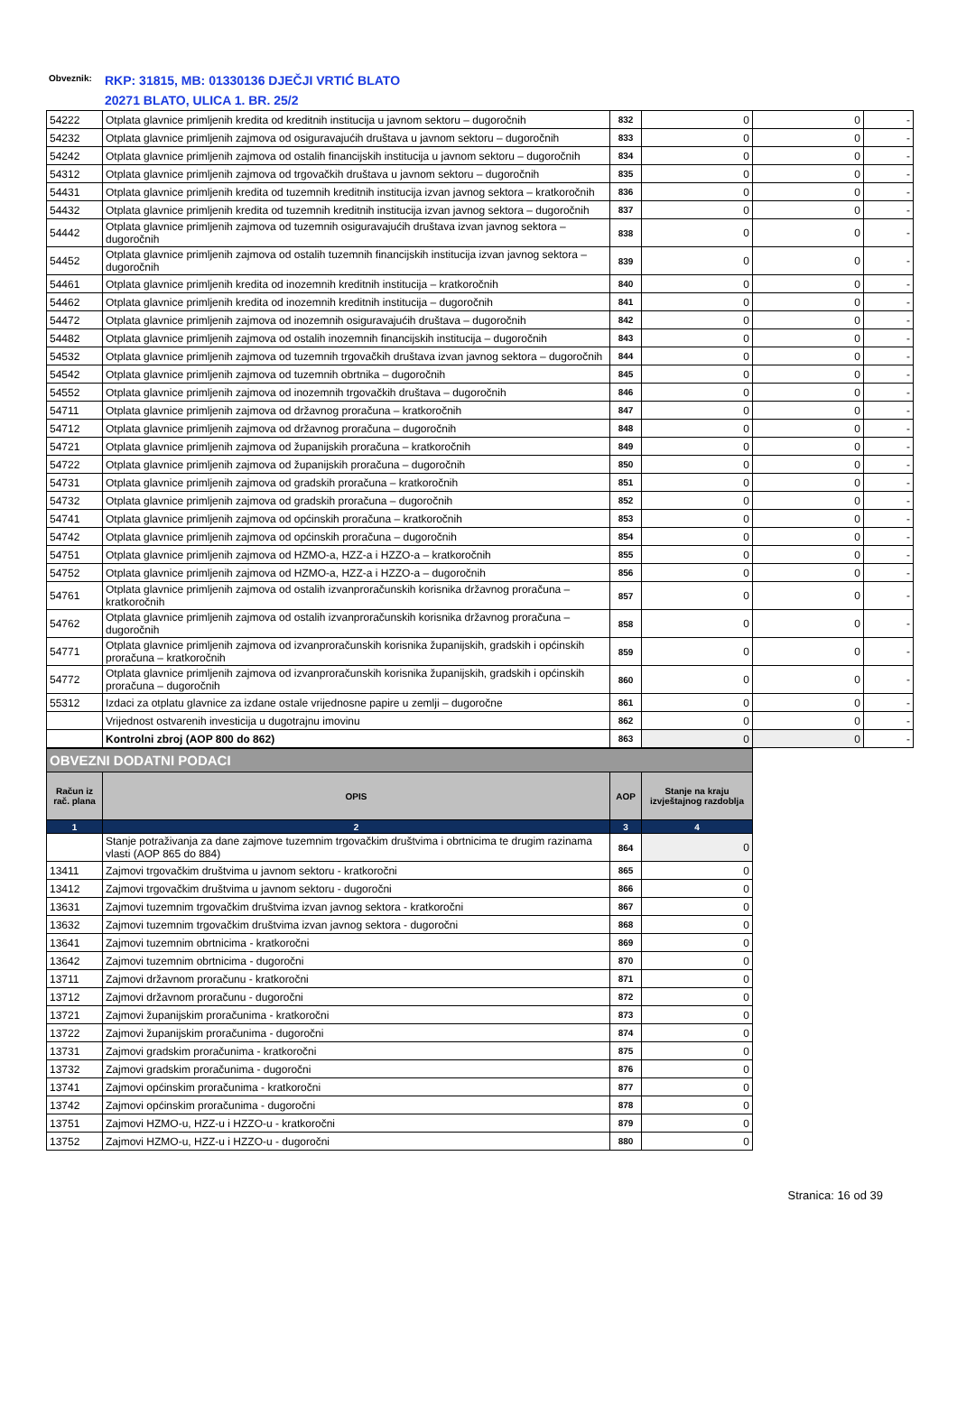Obveznik:
RKP: 31815, MB: 01330136 DJEČJI VRTIĆ BLATO
20271 BLATO, ULICA 1. BR. 25/2
| 54222 | Otplata glavnice primljenih kredita od kreditnih institucija u javnom sektoru – dugoročnih | 832 | 0 | 0 | - |
| 54232 | Otplata glavnice primljenih zajmova od osiguravajućih društava u javnom sektoru – dugoročnih | 833 | 0 | 0 | - |
| 54242 | Otplata glavnice primljenih zajmova od ostalih financijskih institucija u javnom sektoru – dugoročnih | 834 | 0 | 0 | - |
| 54312 | Otplata glavnice primljenih zajmova od trgovačkih društava u javnom sektoru – dugoročnih | 835 | 0 | 0 | - |
| 54431 | Otplata glavnice primljenih kredita od tuzemnih kreditnih institucija izvan javnog sektora – kratkoročnih | 836 | 0 | 0 | - |
| 54432 | Otplata glavnice primljenih kredita od tuzemnih kreditnih institucija izvan javnog sektora – dugoročnih | 837 | 0 | 0 | - |
| 54442 | Otplata glavnice primljenih zajmova od tuzemnih osiguravajućih društava izvan javnog sektora – dugoročnih | 838 | 0 | 0 | - |
| 54452 | Otplata glavnice primljenih zajmova od ostalih tuzemnih financijskih institucija izvan javnog sektora – dugoročnih | 839 | 0 | 0 | - |
| 54461 | Otplata glavnice primljenih kredita od inozemnih kreditnih institucija – kratkoročnih | 840 | 0 | 0 | - |
| 54462 | Otplata glavnice primljenih kredita od inozemnih kreditnih institucija – dugoročnih | 841 | 0 | 0 | - |
| 54472 | Otplata glavnice primljenih zajmova od inozemnih osiguravajućih društava – dugoročnih | 842 | 0 | 0 | - |
| 54482 | Otplata glavnice primljenih zajmova od ostalih inozemnih financijskih institucija – dugoročnih | 843 | 0 | 0 | - |
| 54532 | Otplata glavnice primljenih zajmova od tuzemnih trgovačkih društava izvan javnog sektora – dugoročnih | 844 | 0 | 0 | - |
| 54542 | Otplata glavnice primljenih zajmova od tuzemnih obrtnika – dugoročnih | 845 | 0 | 0 | - |
| 54552 | Otplata glavnice primljenih zajmova od inozemnih trgovačkih društava – dugoročnih | 846 | 0 | 0 | - |
| 54711 | Otplata glavnice primljenih zajmova od državnog proračuna – kratkoročnih | 847 | 0 | 0 | - |
| 54712 | Otplata glavnice primljenih zajmova od državnog proračuna – dugoročnih | 848 | 0 | 0 | - |
| 54721 | Otplata glavnice primljenih zajmova od županijskih proračuna – kratkoročnih | 849 | 0 | 0 | - |
| 54722 | Otplata glavnice primljenih zajmova od županijskih proračuna – dugoročnih | 850 | 0 | 0 | - |
| 54731 | Otplata glavnice primljenih zajmova od gradskih proračuna – kratkoročnih | 851 | 0 | 0 | - |
| 54732 | Otplata glavnice primljenih zajmova od gradskih proračuna – dugoročnih | 852 | 0 | 0 | - |
| 54741 | Otplata glavnice primljenih zajmova od općinskih proračuna – kratkoročnih | 853 | 0 | 0 | - |
| 54742 | Otplata glavnice primljenih zajmova od općinskih proračuna – dugoročnih | 854 | 0 | 0 | - |
| 54751 | Otplata glavnice primljenih zajmova od HZMO-a, HZZ-a i HZZO-a – kratkoročnih | 855 | 0 | 0 | - |
| 54752 | Otplata glavnice primljenih zajmova od HZMO-a, HZZ-a i HZZO-a – dugoročnih | 856 | 0 | 0 | - |
| 54761 | Otplata glavnice primljenih zajmova od ostalih izvanproračunskih korisnika državnog proračuna – kratkoročnih | 857 | 0 | 0 | - |
| 54762 | Otplata glavnice primljenih zajmova od ostalih izvanproračunskih korisnika državnog proračuna – dugoročnih | 858 | 0 | 0 | - |
| 54771 | Otplata glavnice primljenih zajmova od izvanproračunskih korisnika županijskih, gradskih i općinskih proračuna – kratkoročnih | 859 | 0 | 0 | - |
| 54772 | Otplata glavnice primljenih zajmova od izvanproračunskih korisnika županijskih, gradskih i općinskih proračuna – dugoročnih | 860 | 0 | 0 | - |
| 55312 | Izdaci za otplatu glavnice za izdane ostale vrijednosne papire u zemlji – dugoročne | 861 | 0 | 0 | - |
| | Vrijednost ostvarenih investicija u dugotrajnu imovinu | 862 | 0 | 0 | - |
| | Kontrolni zbroj (AOP 800 do 862) | 863 | 0 | 0 | - |
| OBVEZNI DODATNI PODACI | | | |
| Račun iz rač. plana | OPIS | AOP | Stanje na kraju izvještajnog razdoblja |
| 1 | 2 | 3 | 4 |
| | Stanje potraživanja za dane zajmove tuzemnim trgovačkim društvima i obrtnicima te drugim razinama vlasti (AOP 865 do 884) | 864 | 0 |
| 13411 | Zajmovi trgovačkim društvima u javnom sektoru - kratkoročni | 865 | 0 |
| 13412 | Zajmovi trgovačkim društvima u javnom sektoru - dugoročni | 866 | 0 |
| 13631 | Zajmovi tuzemnim trgovačkim društvima izvan javnog sektora - kratkoročni | 867 | 0 |
| 13632 | Zajmovi tuzemnim trgovačkim društvima izvan javnog sektora - dugoročni | 868 | 0 |
| 13641 | Zajmovi tuzemnim obrtnicima - kratkoročni | 869 | 0 |
| 13642 | Zajmovi tuzemnim obrtnicima - dugoročni | 870 | 0 |
| 13711 | Zajmovi državnom proračunu - kratkoročni | 871 | 0 |
| 13712 | Zajmovi državnom proračunu - dugoročni | 872 | 0 |
| 13721 | Zajmovi županijskim proračunima - kratkoročni | 873 | 0 |
| 13722 | Zajmovi županijskim proračunima - dugoročni | 874 | 0 |
| 13731 | Zajmovi gradskim proračunima - kratkoročni | 875 | 0 |
| 13732 | Zajmovi gradskim proračunima - dugoročni | 876 | 0 |
| 13741 | Zajmovi općinskim proračunima - kratkoročni | 877 | 0 |
| 13742 | Zajmovi općinskim proračunima - dugoročni | 878 | 0 |
| 13751 | Zajmovi HZMO-u, HZZ-u i HZZO-u - kratkoročni | 879 | 0 |
| 13752 | Zajmovi HZMO-u, HZZ-u i HZZO-u - dugoročni | 880 | 0 |
Stranica: 16 od 39